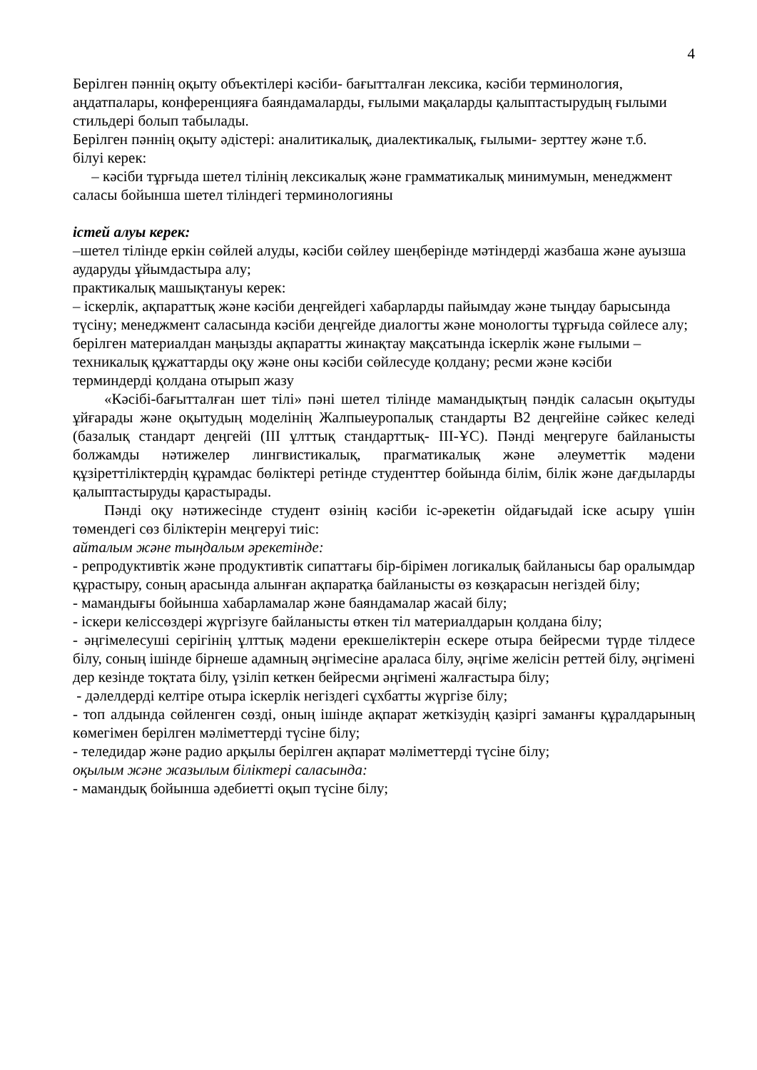4
Берілген пәннің оқыту объектілері кәсіби- бағытталған лексика, кәсіби терминология, аңдатпалары, конференцияға баяндамаларды, ғылыми мақаларды қалыптастырудың ғылыми стильдері болып табылады.
Берілген пәннің оқыту әдістері: аналитикалық, диалектикалық, ғылыми- зерттеу және т.б.
білуі керек:
– кәсіби тұрғыда шетел тілінің лексикалық және грамматикалық минимумын, менеджмент саласы бойынша шетел тіліндегі терминологияны
істей алуы керек:
–шетел тілінде еркін сөйлей алуды, кәсіби сөйлеу шеңберінде мәтіндерді жазбаша және ауызша аударуды ұйымдастыра алу;
практикалық машықтануы керек:
– іскерлік, ақпараттық және кәсіби деңгейдегі хабарларды пайымдау және тыңдау барысында түсіну; менеджмент саласында кәсіби деңгейде диалогты және монологты тұрғыда сөйлесе алу; берілген материалдан маңызды ақпаратты жинақтау мақсатында іскерлік және ғылыми – техникалық құжаттарды оқу және оны кәсіби сөйлесуде қолдану; ресми және кәсіби терминдерді қолдана отырып жазу
«Кәсібі-бағытталған шет тілі» пәні шетел тілінде мамандықтың пәндік саласын оқытуды ұйғарады және оқытудың моделінің Жалпыеуропалық стандарты В2 деңгейіне сәйкес келеді (базалық стандарт деңгейі (III ұлттық стандарттық- III-ҰС). Пәнді меңгеруге байланысты болжамды нәтижелер лингвистикалық, прагматикалық және әлеуметтік мәдени құзіреттіліктердің құрамдас бөліктері ретінде студенттер бойында білім, білік және дағдыларды қалыптастыруды қарастырады.
Пәнді оқу нәтижесінде студент өзінің кәсіби іс-әрекетін ойдағыдай іске асыру үшін төмендегі сөз біліктерін меңгеруі тиіс:
айталым және тыңдалым әрекетінде:
- репродуктивтік және продуктивтік сипаттағы бір-бірімен логикалық байланысы бар оралымдар құрастыру, соның арасында алынған ақпаратқа байланысты өз көзқарасын негіздей білу;
- мамандығы бойынша хабарламалар және баяндамалар жасай білу;
- іскери келіссөздері жүргізуге байланысты өткен тіл материалдарын қолдана білу;
- әңгімелесуші серігінің ұлттық мәдени ерекшеліктерін ескере отыра бейресми түрде тілдесе білу, соның ішінде бірнеше адамның әңгімесіне араласа білу, әңгіме желісін реттей білу, әңгімені дер кезінде тоқтата білу, үзіліп кеткен бейресми әңгімені жалғастыра білу;
- дәлелдерді келтіре отыра іскерлік негіздегі сұхбатты жүргізе білу;
- топ алдында сөйленген сөзді, оның ішінде ақпарат жеткізудің қазіргі заманғы құралдарының көмегімен берілген мәліметтерді түсіне білу;
- теледидар және радио арқылы берілген ақпарат мәліметтерді түсіне білу;
оқылым және жазылым біліктері саласында:
- мамандық бойынша әдебиетті оқып түсіне білу;